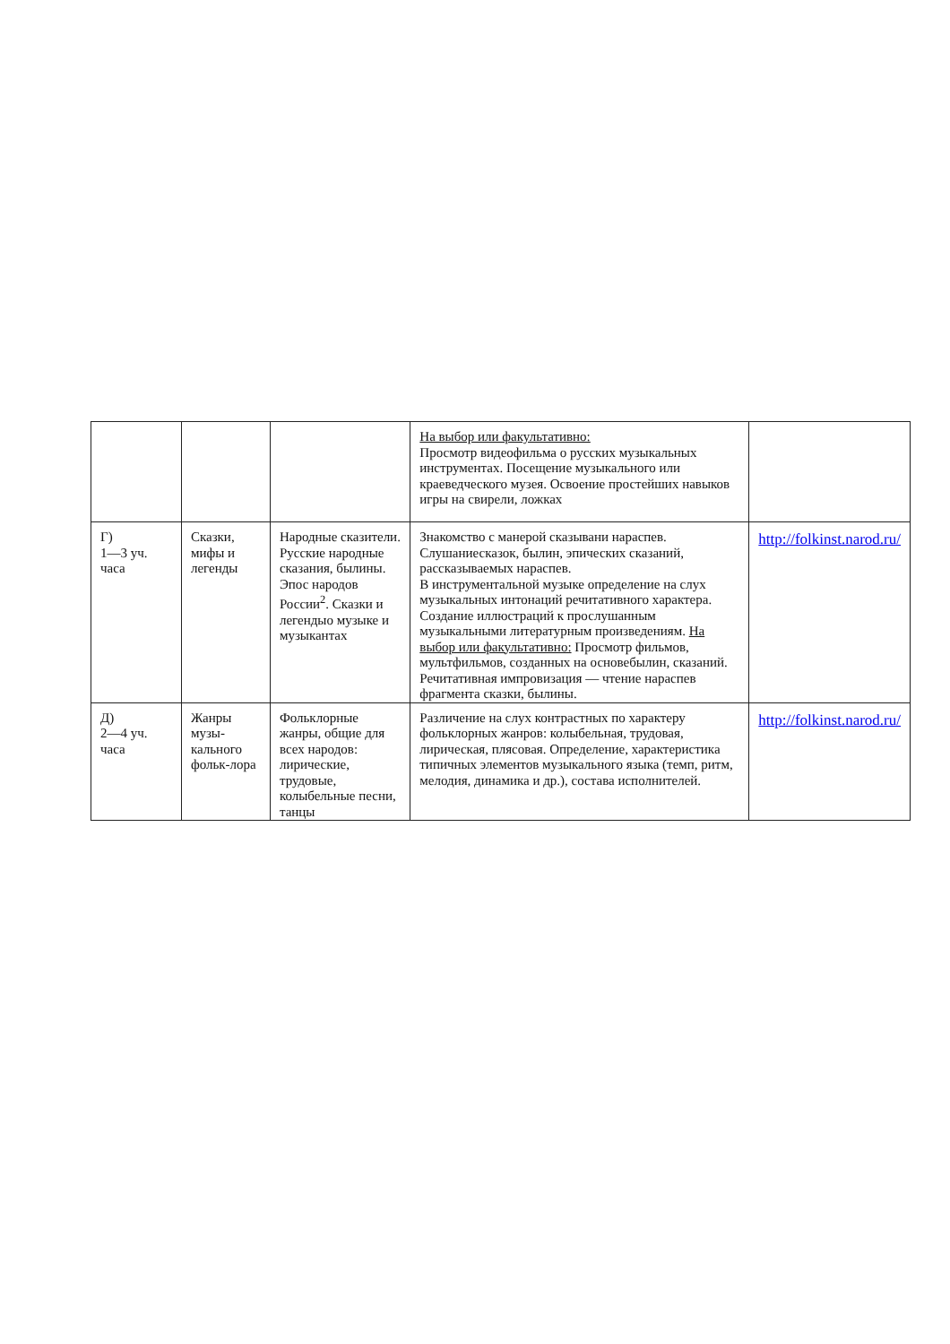| | | | На выбор или факультативно: Просмотр видеофильма о русских музыкальных инструментах. Посещение музыкального или краеведческого музея. Освоение простейших навыков игры на свирели, ложках | |
| Г) 1—3 уч. часа | Сказки, мифы и легенды | Народные сказители. Русские народные сказания, былины. Эпос народов России<sup>2</sup>. Сказки и легендыо музыке и музыкантах | Знакомство с манерой сказывани нараспев. Слушаниесказок, былин, эпических сказаний, рассказываемых нараспев. В инструментальной музыке определение на слух музыкальных интонаций речитативного характера. Создание иллюстраций к прослушанным музыкальными литературным произведениям. На выбор или факультативно: Просмотр фильмов, мультфильмов, созданных на основебылин, сказаний. Речитативная импровизация — чтение нараспев фрагмента сказки, былины. | http://folkinst.narod.ru/ |
| Д) 2—4 уч. часа | Жанры музы-кального фольк-лора | Фольклорные жанры, общие для всех народов: лирические, трудовые, колыбельные песни, танцы | Различение на слух контрастных по характеру фольклорных жанров: колыбельная, трудовая, лирическая, плясовая. Определение, характеристика типичных элементов музыкального языка (темп, ритм, мелодия, динамика и др.), состава исполнителей. | http://folkinst.narod.ru/ |